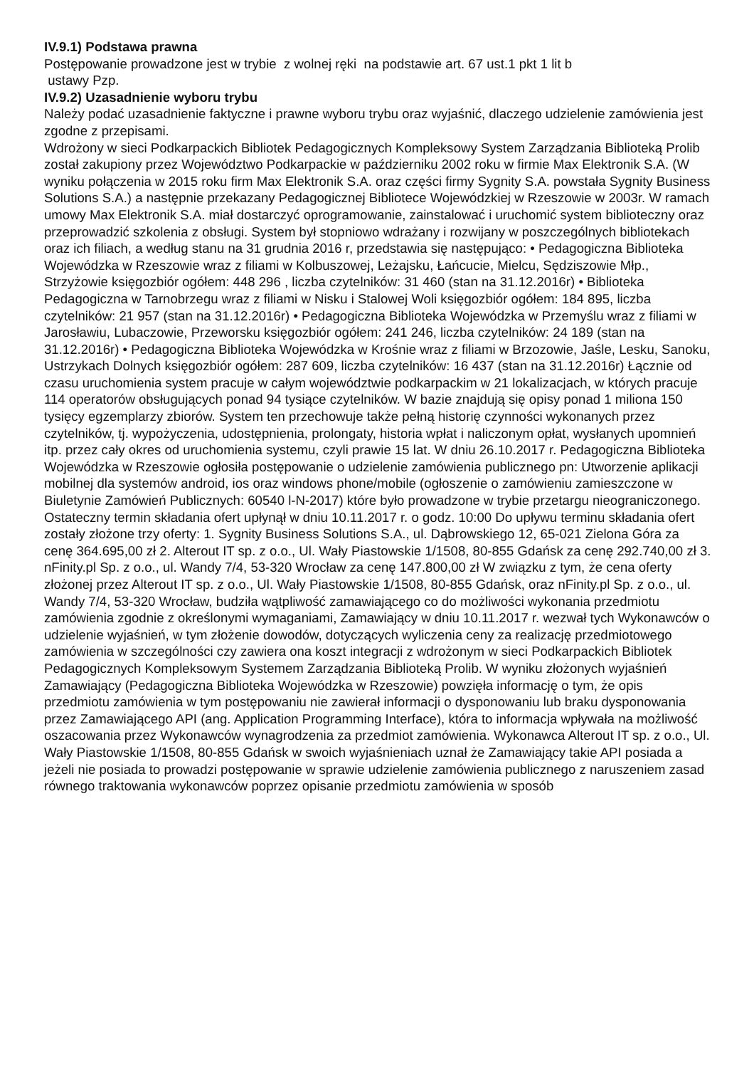IV.9.1) Podstawa prawna
Postępowanie prowadzone jest w trybie z wolnej ręki na podstawie art. 67 ust.1 pkt 1 lit b
ustawy Pzp.
IV.9.2) Uzasadnienie wyboru trybu
Należy podać uzasadnienie faktyczne i prawne wyboru trybu oraz wyjaśnić, dlaczego udzielenie zamówienia jest zgodne z przepisami.
Wdrożony w sieci Podkarpackich Bibliotek Pedagogicznych Kompleksowy System Zarządzania Biblioteką Prolib został zakupiony przez Województwo Podkarpackie w październiku 2002 roku w firmie Max Elektronik S.A. (W wyniku połączenia w 2015 roku firm Max Elektronik S.A. oraz części firmy Sygnity S.A. powstała Sygnity Business Solutions S.A.) a następnie przekazany Pedagogicznej Bibliotece Wojewódzkiej w Rzeszowie w 2003r. W ramach umowy Max Elektronik S.A. miał dostarczyć oprogramowanie, zainstalować i uruchomić system biblioteczny oraz przeprowadzić szkolenia z obsługi. System był stopniowo wdrażany i rozwijany w poszczególnych bibliotekach oraz ich filiach, a według stanu na 31 grudnia 2016 r, przedstawia się następująco: • Pedagogiczna Biblioteka Wojewódzka w Rzeszowie wraz z filiami w Kolbuszowej, Leżajsku, Łańcucie, Mielcu, Sędziszowie Młp., Strzyżowie księgozbiór ogółem: 448 296 , liczba czytelników: 31 460 (stan na 31.12.2016r) • Biblioteka Pedagogiczna w Tarnobrzegu wraz z filiami w Nisku i Stalowej Woli księgozbiór ogółem: 184 895, liczba czytelników: 21 957 (stan na 31.12.2016r) • Pedagogiczna Biblioteka Wojewódzka w Przemyślu wraz z filiami w Jarosławiu, Lubaczowie, Przeworsku księgozbiór ogółem: 241 246, liczba czytelników: 24 189 (stan na 31.12.2016r) • Pedagogiczna Biblioteka Wojewódzka w Krośnie wraz z filiami w Brzozowie, Jaśle, Lesku, Sanoku, Ustrzykach Dolnych księgozbiór ogółem: 287 609, liczba czytelników: 16 437 (stan na 31.12.2016r) Łącznie od czasu uruchomienia system pracuje w całym województwie podkarpackim w 21 lokalizacjach, w których pracuje 114 operatorów obsługujących ponad 94 tysiące czytelników. W bazie znajdują się opisy ponad 1 miliona 150 tysięcy egzemplarzy zbiorów. System ten przechowuje także pełną historię czynności wykonanych przez czytelników, tj. wypożyczenia, udostępnienia, prolongaty, historia wpłat i naliczonym opłat, wysłanych upomnień itp. przez cały okres od uruchomienia systemu, czyli prawie 15 lat. W dniu 26.10.2017 r. Pedagogiczna Biblioteka Wojewódzka w Rzeszowie ogłosiła postępowanie o udzielenie zamówienia publicznego pn: Utworzenie aplikacji mobilnej dla systemów android, ios oraz windows phone/mobile (ogłoszenie o zamówieniu zamieszczone w Biuletynie Zamówień Publicznych: 60540 l-N-2017) które było prowadzone w trybie przetargu nieograniczonego. Ostateczny termin składania ofert upłynął w dniu 10.11.2017 r. o godz. 10:00 Do upływu terminu składania ofert zostały złożone trzy oferty: 1. Sygnity Business Solutions S.A., ul. Dąbrowskiego 12, 65-021 Zielona Góra za cenę 364.695,00 zł 2. Alterout IT sp. z o.o., Ul. Wały Piastowskie 1/1508, 80-855 Gdańsk za cenę 292.740,00 zł 3. nFinity.pl Sp. z o.o., ul. Wandy 7/4, 53-320 Wrocław za cenę 147.800,00 zł W związku z tym, że cena oferty złożonej przez Alterout IT sp. z o.o., Ul. Wały Piastowskie 1/1508, 80-855 Gdańsk, oraz nFinity.pl Sp. z o.o., ul. Wandy 7/4, 53-320 Wrocław, budziła wątpliwość zamawiającego co do możliwości wykonania przedmiotu zamówienia zgodnie z określonymi wymaganiami, Zamawiający w dniu 10.11.2017 r. wezwał tych Wykonawców o udzielenie wyjaśnień, w tym złożenie dowodów, dotyczących wyliczenia ceny za realizację przedmiotowego zamówienia w szczególności czy zawiera ona koszt integracji z wdrożonym w sieci Podkarpackich Bibliotek Pedagogicznych Kompleksowym Systemem Zarządzania Biblioteką Prolib. W wyniku złożonych wyjaśnień Zamawiający (Pedagogiczna Biblioteka Wojewódzka w Rzeszowie) powzięła informację o tym, że opis przedmiotu zamówienia w tym postępowaniu nie zawierał informacji o dysponowaniu lub braku dysponowania przez Zamawiającego API (ang. Application Programming Interface), która to informacja wpływała na możliwość oszacowania przez Wykonawców wynagrodzenia za przedmiot zamówienia. Wykonawca Alterout IT sp. z o.o., Ul. Wały Piastowskie 1/1508, 80-855 Gdańsk w swoich wyjaśnieniach uznał że Zamawiający takie API posiada a jeżeli nie posiada to prowadzi postępowanie w sprawie udzielenie zamówienia publicznego z naruszeniem zasad równego traktowania wykonawców poprzez opisanie przedmiotu zamówienia w sposób